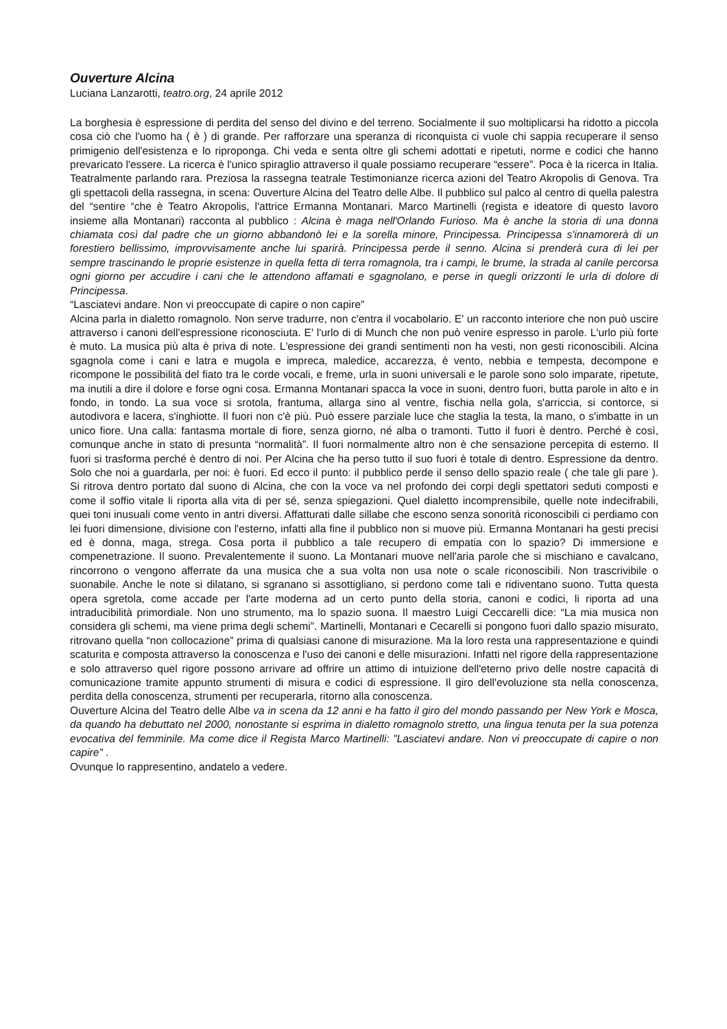Ouverture Alcina
Luciana Lanzarotti, teatro.org, 24 aprile 2012
La borghesia è espressione di perdita del senso del divino e del terreno. Socialmente il suo moltiplicarsi ha ridotto a piccola cosa ciò che l'uomo ha ( è ) di grande. Per rafforzare una speranza di riconquista ci vuole chi sappia recuperare il senso primigenio dell'esistenza e lo riproponga. Chi veda e senta oltre gli schemi adottati e ripetuti, norme e codici che hanno prevaricato l'essere. La ricerca è l'unico spiraglio attraverso il quale possiamo recuperare “essere”. Poca è la ricerca in Italia. Teatralmente parlando rara. Preziosa la rassegna teatrale Testimonianze ricerca azioni del Teatro Akropolis di Genova. Tra gli spettacoli della rassegna, in scena: Ouverture Alcina del Teatro delle Albe. Il pubblico sul palco al centro di quella palestra del “sentire “che è Teatro Akropolis, l'attrice Ermanna Montanari. Marco Martinelli (regista e ideatore di questo lavoro insieme alla Montanari) racconta al pubblico : Alcina è maga nell'Orlando Furioso. Ma è anche la storia di una donna chiamata così dal padre che un giorno abbandonò lei e la sorella minore, Principessa. Principessa s'innamorerà di un forestiero bellissimo, improvvisamente anche lui sparirà. Principessa perde il senno. Alcina si prenderà cura di lei per sempre trascinando le proprie esistenze in quella fetta di terra romagnola, tra i campi, le brume, la strada al canile percorsa ogni giorno per accudire i cani che le attendono affamati e sgagnolano, e perse in quegli orizzonti le urla di dolore di Principessa.
“Lasciatevi andare. Non vi preoccupate di capire o non capire”
Alcina parla in dialetto romagnolo. Non serve tradurre, non c'entra il vocabolario. E' un racconto interiore che non può uscire attraverso i canoni dell'espressione riconosciuta. E' l'urlo di di Munch che non può venire espresso in parole. L'urlo più forte è muto. La musica più alta è priva di note. L'espressione dei grandi sentimenti non ha vesti, non gesti riconoscibili. Alcina sgagnola come i cani e latra e mugola e impreca, maledice, accarezza, è vento, nebbia e tempesta, decompone e ricompone le possibilità del fiato tra le corde vocali, e freme, urla in suoni universali e le parole sono solo imparate, ripetute, ma inutili a dire il dolore e forse ogni cosa. Ermanna Montanari spacca la voce in suoni, dentro fuori, butta parole in alto e in fondo, in tondo. La sua voce si srotola, frantuma, allarga sino al ventre, fischia nella gola, s'arriccia, si contorce, si autodivora e lacera, s'inghiotte. Il fuori non c'è più. Può essere parziale luce che staglia la testa, la mano, o s'imbatte in un unico fiore. Una calla: fantasma mortale di fiore, senza giorno, né alba o tramonti. Tutto il fuori è dentro. Perché è così, comunque anche in stato di presunta “normalità”. Il fuori normalmente altro non è che sensazione percepita di esterno. Il fuori si trasforma perché è dentro di noi. Per Alcina che ha perso tutto il suo fuori è totale di dentro. Espressione da dentro. Solo che noi a guardarla, per noi: è fuori. Ed ecco il punto: il pubblico perde il senso dello spazio reale ( che tale gli pare ). Si ritrova dentro portato dal suono di Alcina, che con la voce va nel profondo dei corpi degli spettatori seduti composti e come il soffio vitale li riporta alla vita di per sé, senza spiegazioni. Quel dialetto incomprensibile, quelle note indecifrabili, quei toni inusuali come vento in antri diversi. Affatturati dalle sillabe che escono senza sonorità riconoscibili ci perdiamo con lei fuori dimensione, divisione con l'esterno, infatti alla fine il pubblico non si muove più. Ermanna Montanari ha gesti precisi ed è donna, maga, strega. Cosa porta il pubblico a tale recupero di empatia con lo spazio? Di immersione e compenetrazione. Il suono. Prevalentemente il suono. La Montanari muove nell'aria parole che si mischiano e cavalcano, rincorrono o vengono afferrate da una musica che a sua volta non usa note o scale riconoscibili. Non trascrivibile o suonabile. Anche le note si dilatano, si sgranano si assottigliano, si perdono come tali e ridiventano suono. Tutta questa opera sgretola, come accade per l'arte moderna ad un certo punto della storia, canoni e codici, li riporta ad una intraducibilità primordiale. Non uno strumento, ma lo spazio suona. Il maestro Luigi Ceccarelli dice: “La mia musica non considera gli schemi, ma viene prima degli schemi”. Martinelli, Montanari e Cecarelli si pongono fuori dallo spazio misurato, ritrovano quella “non collocazione” prima di qualsiasi canone di misurazione. Ma la loro resta una rappresentazione e quindi scaturita e composta attraverso la conoscenza e l'uso dei canoni e delle misurazioni. Infatti nel rigore della rappresentazione e solo attraverso quel rigore possono arrivare ad offrire un attimo di intuizione dell'eterno privo delle nostre capacità di comunicazione tramite appunto strumenti di misura e codici di espressione. Il giro dell'evoluzione sta nella conoscenza, perdita della conoscenza, strumenti per recuperarla, ritorno alla conoscenza.
Ouverture Alcina del Teatro delle Albe va in scena da 12 anni e ha fatto il giro del mondo passando per New York e Mosca, da quando ha debuttato nel 2000, nonostante si esprima in dialetto romagnolo stretto, una lingua tenuta per la sua potenza evocativa del femminile. Ma come dice il Regista Marco Martinelli: ”Lasciatevi andare. Non vi preoccupate di capire o non capire” .
Ovunque lo rappresentino, andatelo a vedere.